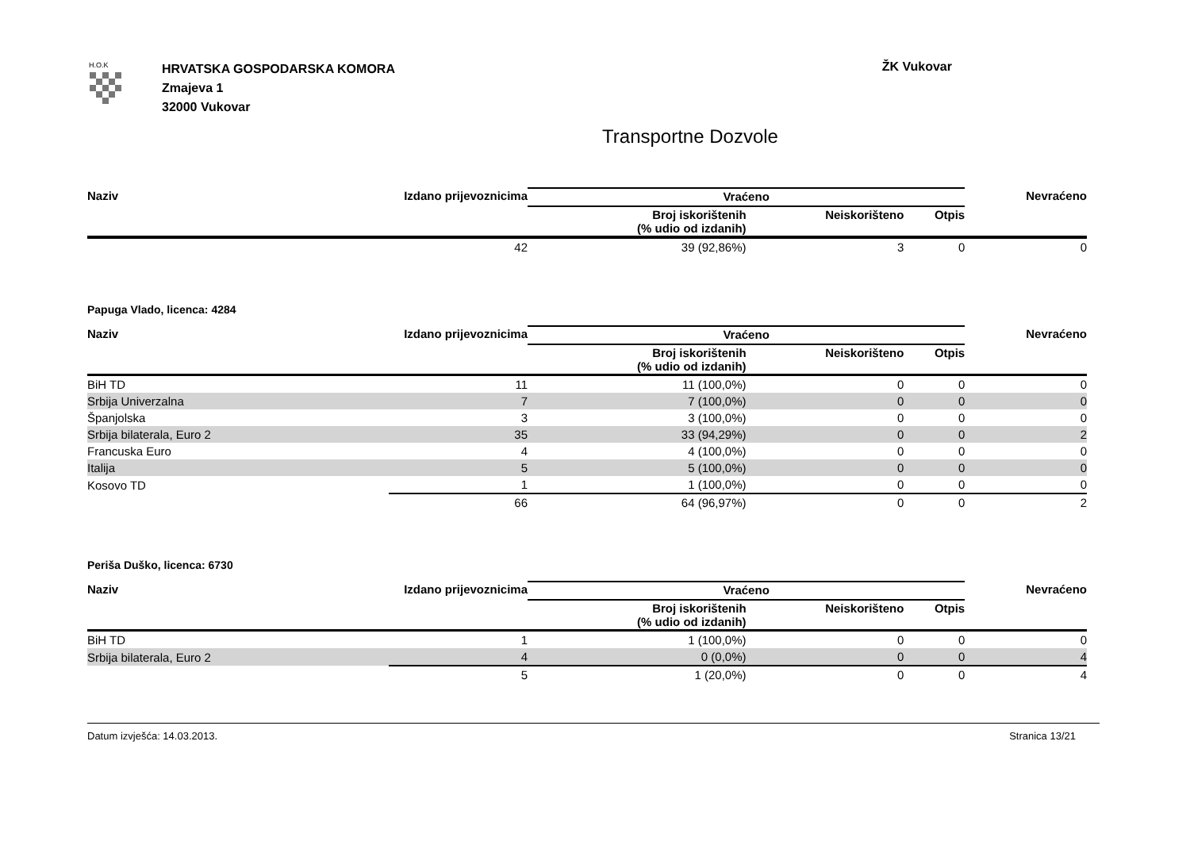H.O.K
HRVATSKA GOSPODARSKA KOMORA
Zmajeva 1
32000 Vukovar
ŽK Vukovar
Transportne Dozvole
| Naziv | Izdano prijevoznicima | Vraćeno | | | Nevraćeno |
| --- | --- | --- | --- | --- | --- |
| | | Broj iskorištenih (% udio od izdanih) | Neiskorišteno | Otpis | |
| | 42 | 39 (92,86%) | 3 | 0 | 0 |
Papuga Vlado, licenca: 4284
| Naziv | Izdano prijevoznicima | Vraćeno | | | Nevraćeno |
| --- | --- | --- | --- | --- | --- |
| | | Broj iskorištenih (% udio od izdanih) | Neiskorišteno | Otpis | |
| BiH TD | 11 | 11 (100,0%) | 0 | 0 | 0 |
| Srbija Univerzalna | 7 | 7 (100,0%) | 0 | 0 | 0 |
| Španjolska | 3 | 3 (100,0%) | 0 | 0 | 0 |
| Srbija bilaterala, Euro 2 | 35 | 33 (94,29%) | 0 | 0 | 2 |
| Francuska Euro | 4 | 4 (100,0%) | 0 | 0 | 0 |
| Italija | 5 | 5 (100,0%) | 0 | 0 | 0 |
| Kosovo TD | 1 | 1 (100,0%) | 0 | 0 | 0 |
| | 66 | 64 (96,97%) | 0 | 0 | 2 |
Periša Duško, licenca: 6730
| Naziv | Izdano prijevoznicima | Vraćeno | | | Nevraćeno |
| --- | --- | --- | --- | --- | --- |
| | | Broj iskorištenih (% udio od izdanih) | Neiskorišteno | Otpis | |
| BiH TD | 1 | 1 (100,0%) | 0 | 0 | 0 |
| Srbija bilaterala, Euro 2 | 4 | 0 (0,0%) | 0 | 0 | 4 |
| | 5 | 1 (20,0%) | 0 | 0 | 4 |
Datum izvješća: 14.03.2013. Stranica 13/21